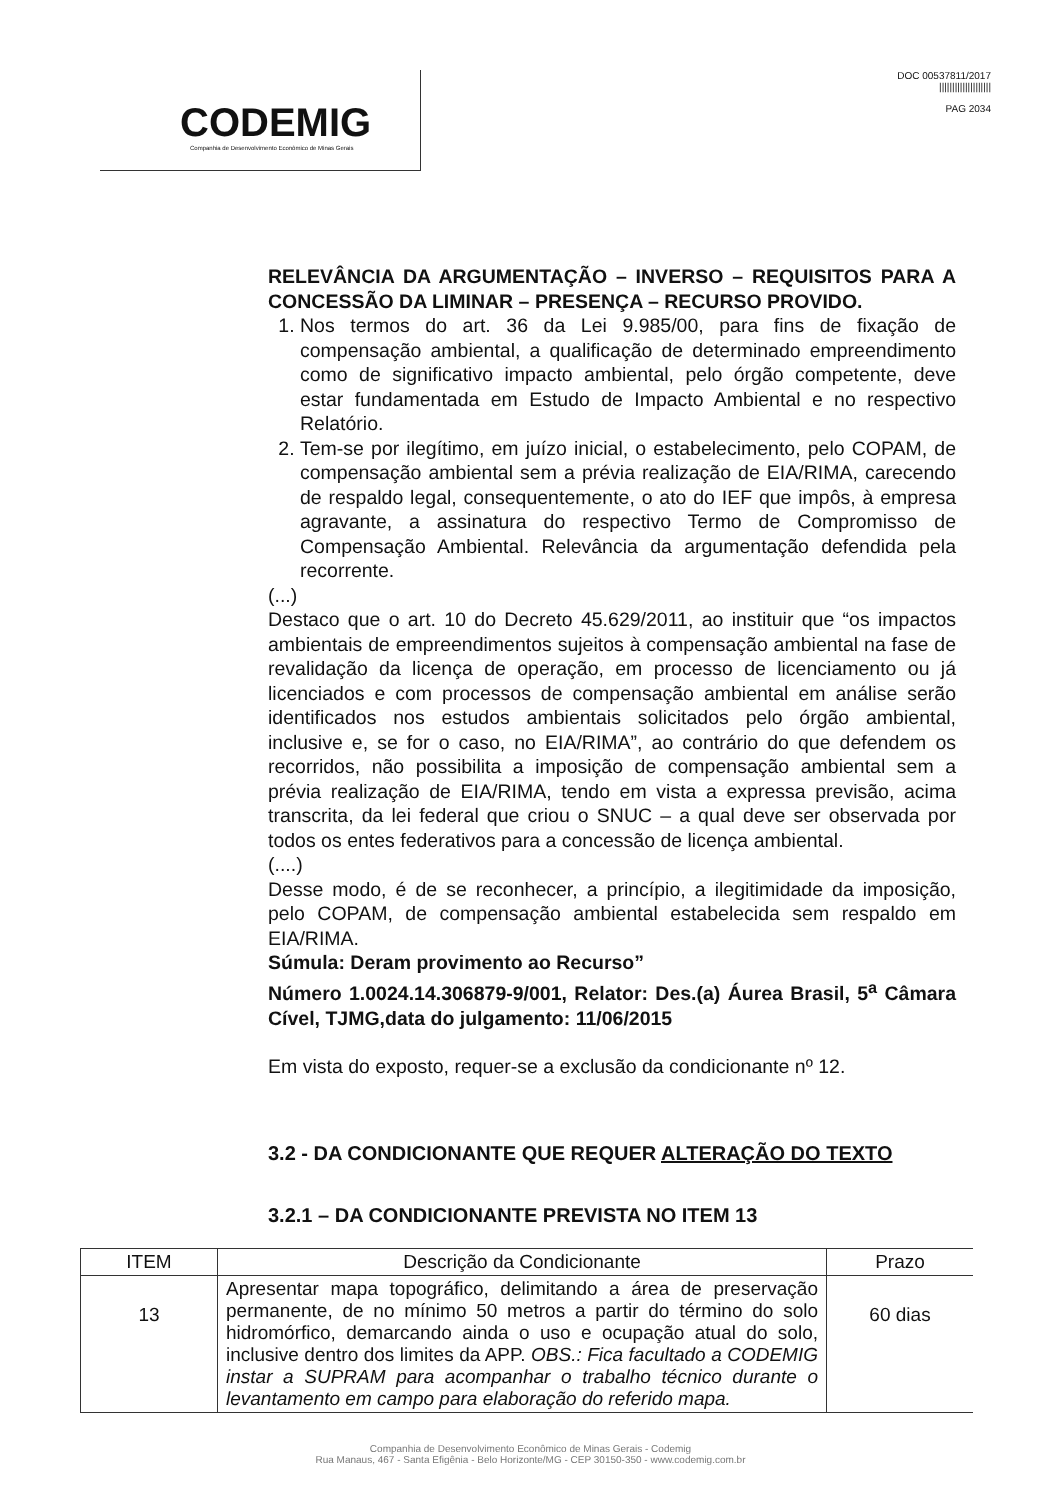CODEMIG
Companhia de Desenvolvimento Econômico de Minas Gerais
DOC 00537811/2017
||||||||||||||||||||
PAG 2034
RELEVÂNCIA DA ARGUMENTAÇÃO – INVERSO – REQUISITOS PARA A CONCESSÃO DA LIMINAR – PRESENÇA – RECURSO PROVIDO.
1. Nos termos do art. 36 da Lei 9.985/00, para fins de fixação de compensação ambiental, a qualificação de determinado empreendimento como de significativo impacto ambiental, pelo órgão competente, deve estar fundamentada em Estudo de Impacto Ambiental e no respectivo Relatório.
2. Tem-se por ilegítimo, em juízo inicial, o estabelecimento, pelo COPAM, de compensação ambiental sem a prévia realização de EIA/RIMA, carecendo de respaldo legal, consequentemente, o ato do IEF que impôs, à empresa agravante, a assinatura do respectivo Termo de Compromisso de Compensação Ambiental. Relevância da argumentação defendida pela recorrente.
(...)
Destaco que o art. 10 do Decreto 45.629/2011, ao instituir que “os impactos ambientais de empreendimentos sujeitos à compensação ambiental na fase de revalidação da licença de operação, em processo de licenciamento ou já licenciados e com processos de compensação ambiental em análise serão identificados nos estudos ambientais solicitados pelo órgão ambiental, inclusive e, se for o caso, no EIA/RIMA”, ao contrário do que defendem os recorridos, não possibilita a imposição de compensação ambiental sem a prévia realização de EIA/RIMA, tendo em vista a expressa previsão, acima transcrita, da lei federal que criou o SNUC – a qual deve ser observada por todos os entes federativos para a concessão de licença ambiental.
(....)
Desse modo, é de se reconhecer, a princípio, a ilegitimidade da imposição, pelo COPAM, de compensação ambiental estabelecida sem respaldo em EIA/RIMA.
Súmula: Deram provimento ao Recurso”
Número 1.0024.14.306879-9/001, Relator: Des.(a) Áurea Brasil, 5<sup>a</sup> Câmara Cível, TJMG,data do julgamento: 11/06/2015
Em vista do exposto, requer-se a exclusão da condicionante nº 12.
3.2 - DA CONDICIONANTE QUE REQUER ALTERAÇÃO DO TEXTO
3.2.1 – DA CONDICIONANTE PREVISTA NO ITEM 13
| ITEM | Descrição da Condicionante | Prazo |
| --- | --- | --- |
| 13 | Apresentar mapa topográfico, delimitando a área de preservação permanente, de no mínimo 50 metros a partir do término do solo hidromórfico, demarcando ainda o uso e ocupação atual do solo, inclusive dentro dos limites da APP. OBS.: Fica facultado a CODEMIG instar a SUPRAM para acompanhar o trabalho técnico durante o levantamento em campo para elaboração do referido mapa. | 60 dias |
Companhia de Desenvolvimento Econômico de Minas Gerais - Codemig
Rua Manaus, 467 - Santa Efigênia - Belo Horizonte/MG - CEP 30150-350 - www.codemig.com.br